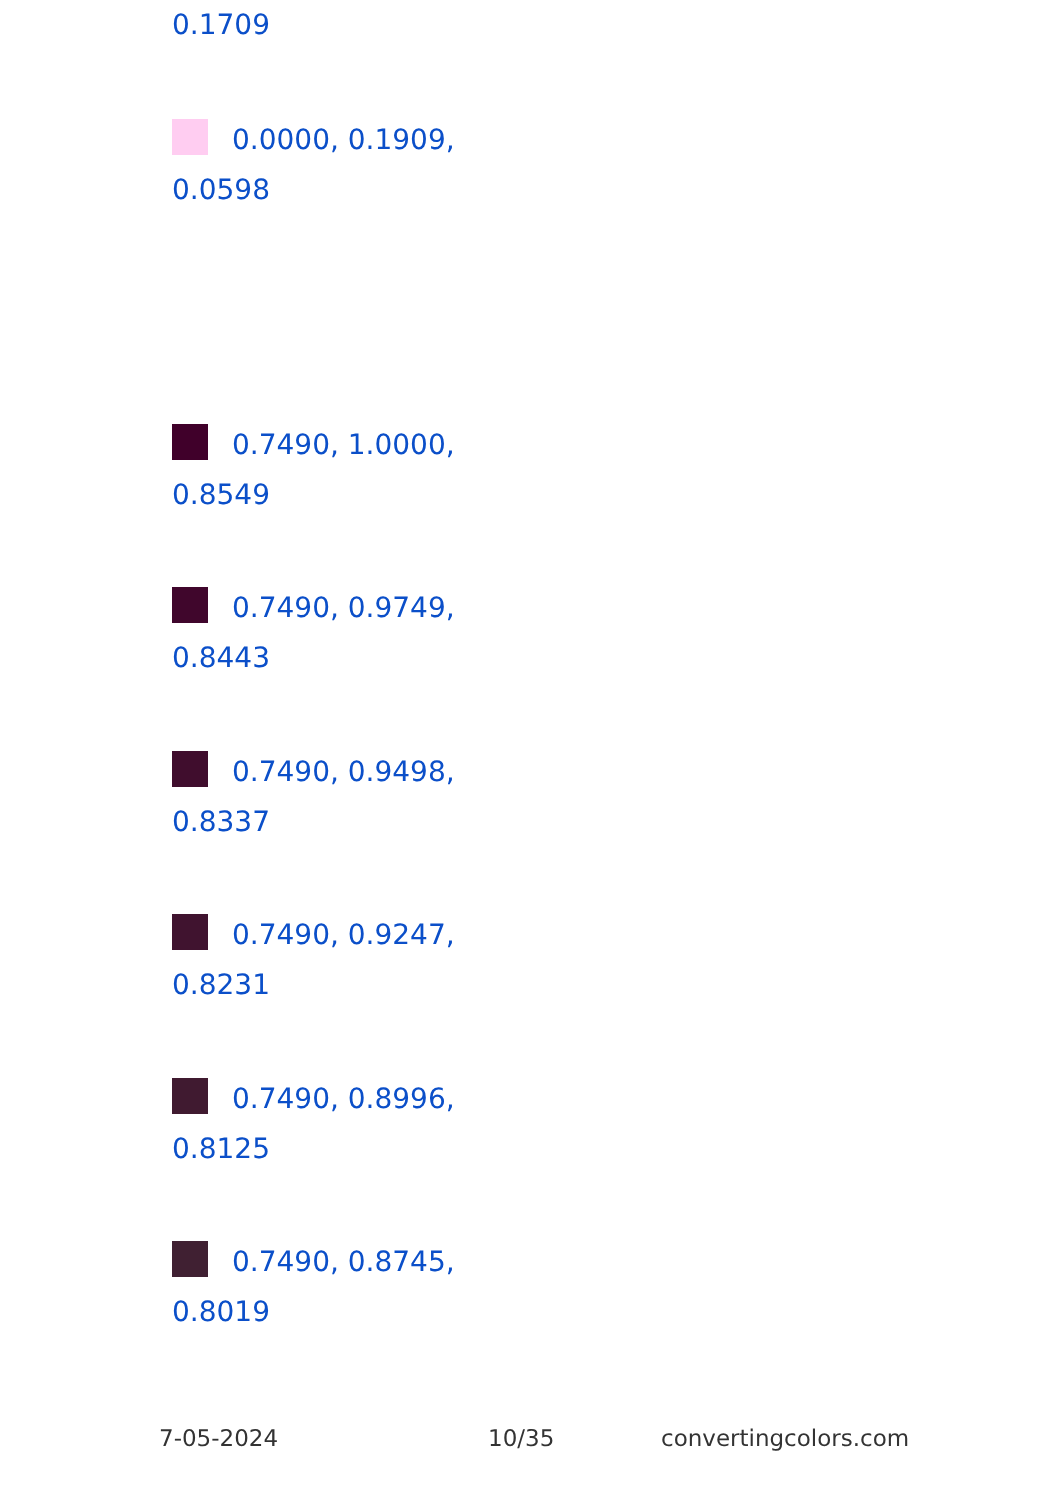0.1709
0.0000, 0.1909, 0.0598
0.7490, 1.0000, 0.8549
0.7490, 0.9749, 0.8443
0.7490, 0.9498, 0.8337
0.7490, 0.9247, 0.8231
0.7490, 0.8996, 0.8125
0.7490, 0.8745, 0.8019
7-05-2024 10/35 convertingcolors.com